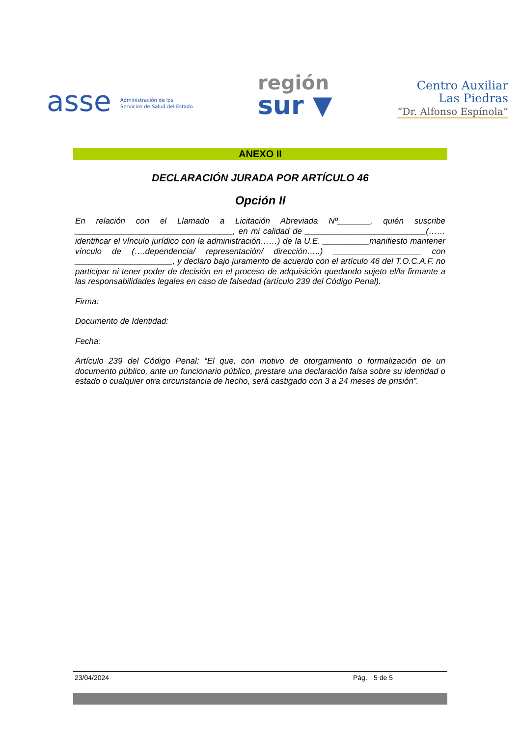asse Administración de los
Servicios de Salud del Estado
región
sur ▼
Centro Auxiliar
Las Piedras
“Dr. Alfonso Espínola”
ANEXO II
DECLARACIÓN JURADA POR ARTÍCULO 46
Opción II
En relación con el Llamado a Licitación Abreviada Nº_______, quién suscribe __________________________________, en mi calidad de __________________________(……identificar el vínculo jurídico con la administración……) de la U.E. __________manifiesto mantener vínculo de (….dependencia/ representación/ dirección…..) ___________________ con _____________________, y declaro bajo juramento de acuerdo con el artículo 46 del T.O.C.A.F. no participar ni tener poder de decisión en el proceso de adquisición quedando sujeto el/la firmante a las responsabilidades legales en caso de falsedad (artículo 239 del Código Penal).
Firma:
Documento de Identidad:
Fecha:
Artículo 239 del Código Penal: “El que, con motivo de otorgamiento o formalización de un documento público, ante un funcionario público, prestare una declaración falsa sobre su identidad o estado o cualquier otra circunstancia de hecho, será castigado con 3 a 24 meses de prisión”.
23/04/2024 Pág. 5 de 5